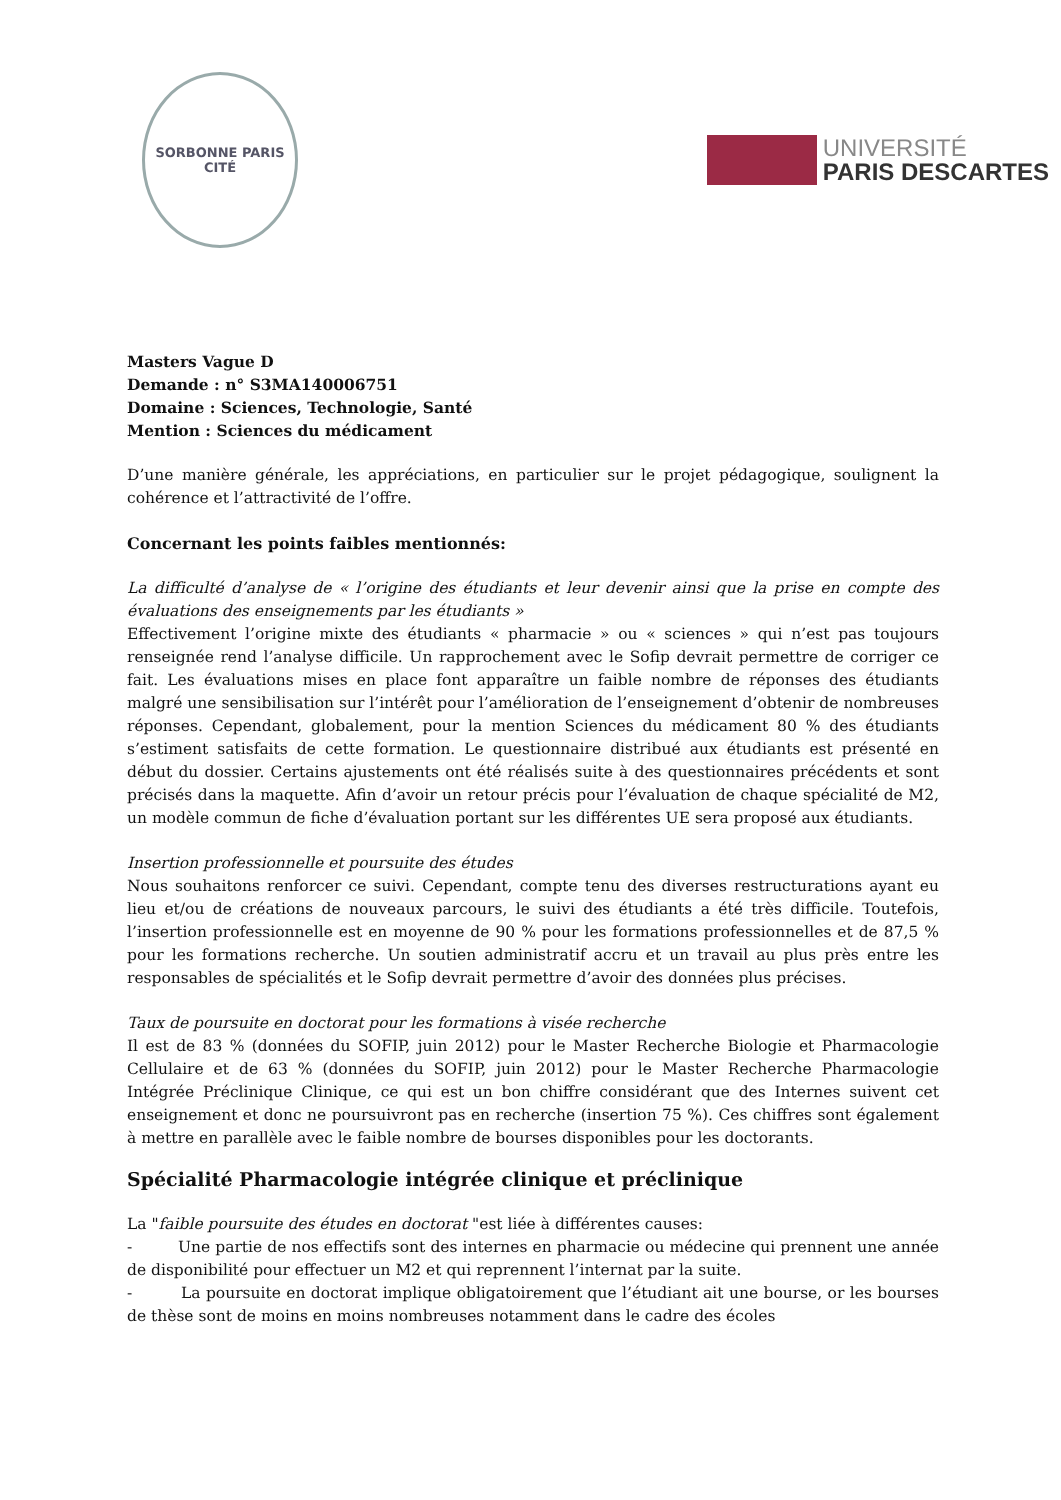SORBONNE PARIS CITÉ
UNIVERSITÉ
PARIS DESCARTES
Masters Vague D
Demande : n° S3MA140006751
Domaine : Sciences, Technologie, Santé
Mention : Sciences du médicament
D’une manière générale, les appréciations, en particulier sur le projet pédagogique, soulignent la cohérence et l’attractivité de l’offre.
Concernant les points faibles mentionnés:
La difficulté d’analyse de « l’origine des étudiants et leur devenir ainsi que la prise en compte des évaluations des enseignements par les étudiants »
Effectivement l’origine mixte des étudiants « pharmacie » ou « sciences » qui n’est pas toujours renseignée rend l’analyse difficile. Un rapprochement avec le Sofip devrait permettre de corriger ce fait. Les évaluations mises en place font apparaître un faible nombre de réponses des étudiants malgré une sensibilisation sur l’intérêt pour l’amélioration de l’enseignement d’obtenir de nombreuses réponses. Cependant, globalement, pour la mention Sciences du médicament 80 % des étudiants s’estiment satisfaits de cette formation. Le questionnaire distribué aux étudiants est présenté en début du dossier. Certains ajustements ont été réalisés suite à des questionnaires précédents et sont précisés dans la maquette. Afin d’avoir un retour précis pour l’évaluation de chaque spécialité de M2, un modèle commun de fiche d’évaluation portant sur les différentes UE sera proposé aux étudiants.
Insertion professionnelle et poursuite des études
Nous souhaitons renforcer ce suivi. Cependant, compte tenu des diverses restructurations ayant eu lieu et/ou de créations de nouveaux parcours, le suivi des étudiants a été très difficile. Toutefois, l’insertion professionnelle est en moyenne de 90 % pour les formations professionnelles et de 87,5 % pour les formations recherche. Un soutien administratif accru et un travail au plus près entre les responsables de spécialités et le Sofip devrait permettre d’avoir des données plus précises.
Taux de poursuite en doctorat pour les formations à visée recherche
Il est de 83 % (données du SOFIP, juin 2012) pour le Master Recherche Biologie et Pharmacologie Cellulaire et de 63 % (données du SOFIP, juin 2012) pour le Master Recherche Pharmacologie Intégrée Préclinique Clinique, ce qui est un bon chiffre considérant que des Internes suivent cet enseignement et donc ne poursuivront pas en recherche (insertion 75 %). Ces chiffres sont également à mettre en parallèle avec le faible nombre de bourses disponibles pour les doctorants.
Spécialité Pharmacologie intégrée clinique et préclinique
La "faible poursuite des études en doctorat "est liée à différentes causes:
- Une partie de nos effectifs sont des internes en pharmacie ou médecine qui prennent une année de disponibilité pour effectuer un M2 et qui reprennent l’internat par la suite.
- La poursuite en doctorat implique obligatoirement que l’étudiant ait une bourse, or les bourses de thèse sont de moins en moins nombreuses notamment dans le cadre des écoles